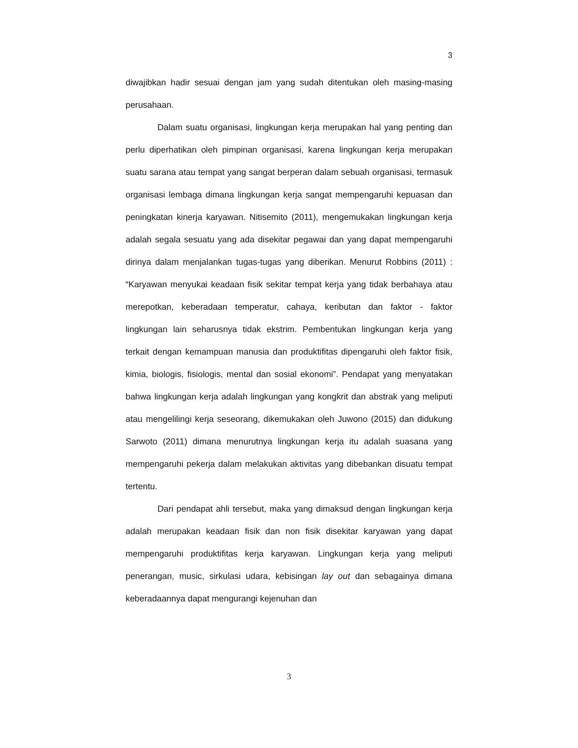3
diwajibkan hadir sesuai dengan jam yang sudah ditentukan oleh masing-masing perusahaan.
Dalam suatu organisasi, lingkungan kerja merupakan hal yang penting dan perlu diperhatikan oleh pimpinan organisasi, karena lingkungan kerja merupakan suatu sarana atau tempat yang sangat berperan dalam sebuah organisasi, termasuk organisasi lembaga dimana lingkungan kerja sangat mempengaruhi kepuasan dan peningkatan kinerja karyawan. Nitisemito (2011), mengemukakan lingkungan kerja adalah segala sesuatu yang ada disekitar pegawai dan yang dapat mempengaruhi dirinya dalam menjalankan tugas-tugas yang diberikan. Menurut Robbins (2011) : “Karyawan menyukai keadaan fisik sekitar tempat kerja yang tidak berbahaya atau merepotkan, keberadaan temperatur, cahaya, keributan dan faktor - faktor lingkungan lain seharusnya tidak ekstrim. Pembentukan lingkungan kerja yang terkait dengan kemampuan manusia dan produktifitas dipengaruhi oleh faktor fisik, kimia, biologis, fisiologis, mental dan sosial ekonomi”. Pendapat yang menyatakan bahwa lingkungan kerja adalah lingkungan yang kongkrit dan abstrak yang meliputi atau mengelilingi kerja seseorang, dikemukakan oleh Juwono (2015) dan didukung Sarwoto (2011) dimana menurutnya lingkungan kerja itu adalah suasana yang mempengaruhi pekerja dalam melakukan aktivitas yang dibebankan disuatu tempat tertentu.
Dari pendapat ahli tersebut, maka yang dimaksud dengan lingkungan kerja adalah merupakan keadaan fisik dan non fisik disekitar karyawan yang dapat mempengaruhi produktifitas kerja karyawan. Lingkungan kerja yang meliputi penerangan, music, sirkulasi udara, kebisingan lay out dan sebagainya dimana keberadaannya dapat mengurangi kejenuhan dan
3